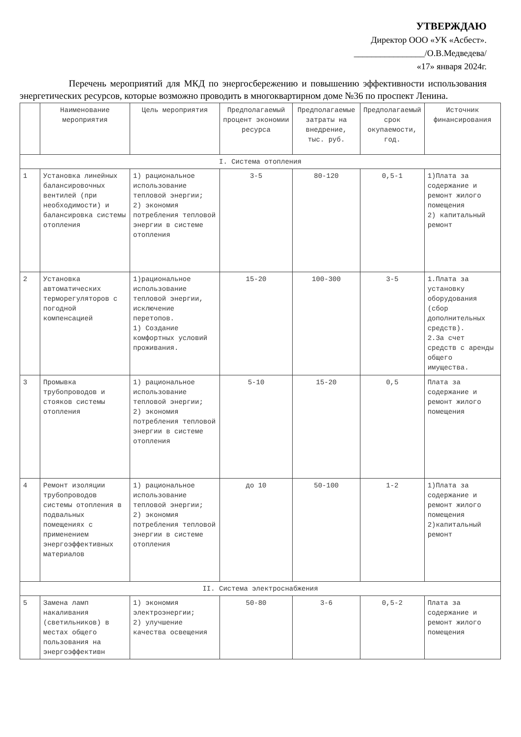УТВЕРЖДАЮ
Директор ООО «УК «Асбест».
________________/О.В.Медведева/
«17» января 2024г.
Перечень мероприятий для МКД по энергосбережению и повышению эффективности использования энергетических ресурсов, которые возможно проводить в многоквартирном доме №36 по проспект Ленина.
| | Наименование мероприятия | Цель мероприятия | Предполагаемый процент экономии ресурса | Предполагаемые затраты на внедрение, тыс. руб. | Предполагаемый срок окупаемости, год. | Источник финансирования |
| --- | --- | --- | --- | --- | --- | --- |
| I. Система отопления | | | | | | |
| 1 | Установка линейных балансировочных вентилей (при необходимости) и балансировка системы отопления | 1) рациональное использование тепловой энергии; 2) экономия потребления тепловой энергии в системе отопления | 3-5 | 80-120 | 0,5-1 | 1)Плата за содержание и ремонт жилого помещения 2) капитальный ремонт |
| 2 | Установка автоматических терморегуляторов с погодной компенсацией | 1)рациональное использование тепловой энергии, исключение перетопов. 1) Создание комфортных условий проживания. | 15-20 | 100-300 | 3-5 | 1.Плата за установку оборудования (сбор дополнительных средств). 2.За счет средств с аренды общего имущества. |
| 3 | Промывка трубопроводов и стояков системы отопления | 1) рациональное использование тепловой энергии; 2) экономия потребления тепловой энергии в системе отопления | 5-10 | 15-20 | 0,5 | Плата за содержание и ремонт жилого помещения |
| 4 | Ремонт изоляции трубопроводов системы отопления в подвальных помещениях с применением энергоэффективных материалов | 1) рациональное использование тепловой энергии; 2) экономия потребления тепловой энергии в системе отопления | до 10 | 50-100 | 1-2 | 1)Плата за содержание и ремонт жилого помещения 2)капитальный ремонт |
| II. Система электроснабжения | | | | | | |
| 5 | Замена ламп накаливания (светильников) в местах общего пользования на энергоэффективн | 1) экономия электроэнергии; 2) улучшение качества освещения | 50-80 | 3-6 | 0,5-2 | Плата за содержание и ремонт жилого помещения |